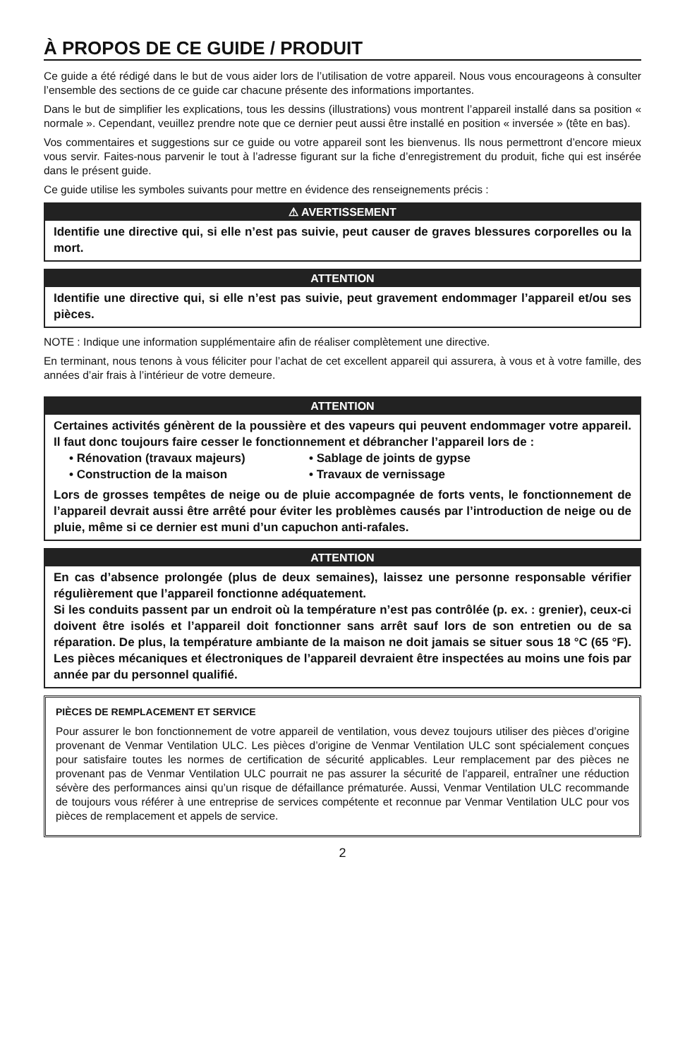À PROPOS DE CE GUIDE / PRODUIT
Ce guide a été rédigé dans le but de vous aider lors de l’utilisation de votre appareil. Nous vous encourageons à consulter l’ensemble des sections de ce guide car chacune présente des informations importantes.
Dans le but de simplifier les explications, tous les dessins (illustrations) vous montrent l’appareil installé dans sa position « normale ». Cependant, veuillez prendre note que ce dernier peut aussi être installé en position « inversée » (tête en bas).
Vos commentaires et suggestions sur ce guide ou votre appareil sont les bienvenus. Ils nous permettront d’encore mieux vous servir. Faites-nous parvenir le tout à l’adresse figurant sur la fiche d’enregistrement du produit, fiche qui est insérée dans le présent guide.
Ce guide utilise les symboles suivants pour mettre en évidence des renseignements précis :
⚠ AVERTISSEMENT
Identifie une directive qui, si elle n’est pas suivie, peut causer de graves blessures corporelles ou la mort.
ATTENTION
Identifie une directive qui, si elle n’est pas suivie, peut gravement endommager l’appareil et/ou ses pièces.
NOTE : Indique une information supplémentaire afin de réaliser complètement une directive.
En terminant, nous tenons à vous féliciter pour l’achat de cet excellent appareil qui assurera, à vous et à votre famille, des années d’air frais à l’intérieur de votre demeure.
ATTENTION
Certaines activités génèrent de la poussière et des vapeurs qui peuvent endommager votre appareil. Il faut donc toujours faire cesser le fonctionnement et débrancher l’appareil lors de :
• Rénovation (travaux majeurs)
• Construction de la maison
• Sablage de joints de gypse
• Travaux de vernissage
Lors de grosses tempêtes de neige ou de pluie accompagnée de forts vents, le fonctionnement de l’appareil devrait aussi être arrêté pour éviter les problèmes causés par l’introduction de neige ou de pluie, même si ce dernier est muni d’un capuchon anti-rafales.
ATTENTION
En cas d’absence prolongée (plus de deux semaines), laissez une personne responsable vérifier régulièrement que l’appareil fonctionne adéquatement.
Si les conduits passent par un endroit où la température n’est pas contrôlée (p. ex. : grenier), ceux-ci doivent être isolés et l’appareil doit fonctionner sans arrêt sauf lors de son entretien ou de sa réparation. De plus, la température ambiante de la maison ne doit jamais se situer sous 18 °C (65 °F). Les pièces mécaniques et électroniques de l’appareil devraient être inspectées au moins une fois par année par du personnel qualifié.
PIÈCES DE REMPLACEMENT ET SERVICE
Pour assurer le bon fonctionnement de votre appareil de ventilation, vous devez toujours utiliser des pièces d’origine provenant de Venmar Ventilation ULC. Les pièces d’origine de Venmar Ventilation ULC sont spécialement conçues pour satisfaire toutes les normes de certification de sécurité applicables. Leur remplacement par des pièces ne provenant pas de Venmar Ventilation ULC pourrait ne pas assurer la sécurité de l’appareil, entraîner une réduction sévère des performances ainsi qu’un risque de défaillance prématurée. Aussi, Venmar Ventilation ULC recommande de toujours vous référer à une entreprise de services compétente et reconnue par Venmar Ventilation ULC pour vos pièces de remplacement et appels de service.
2